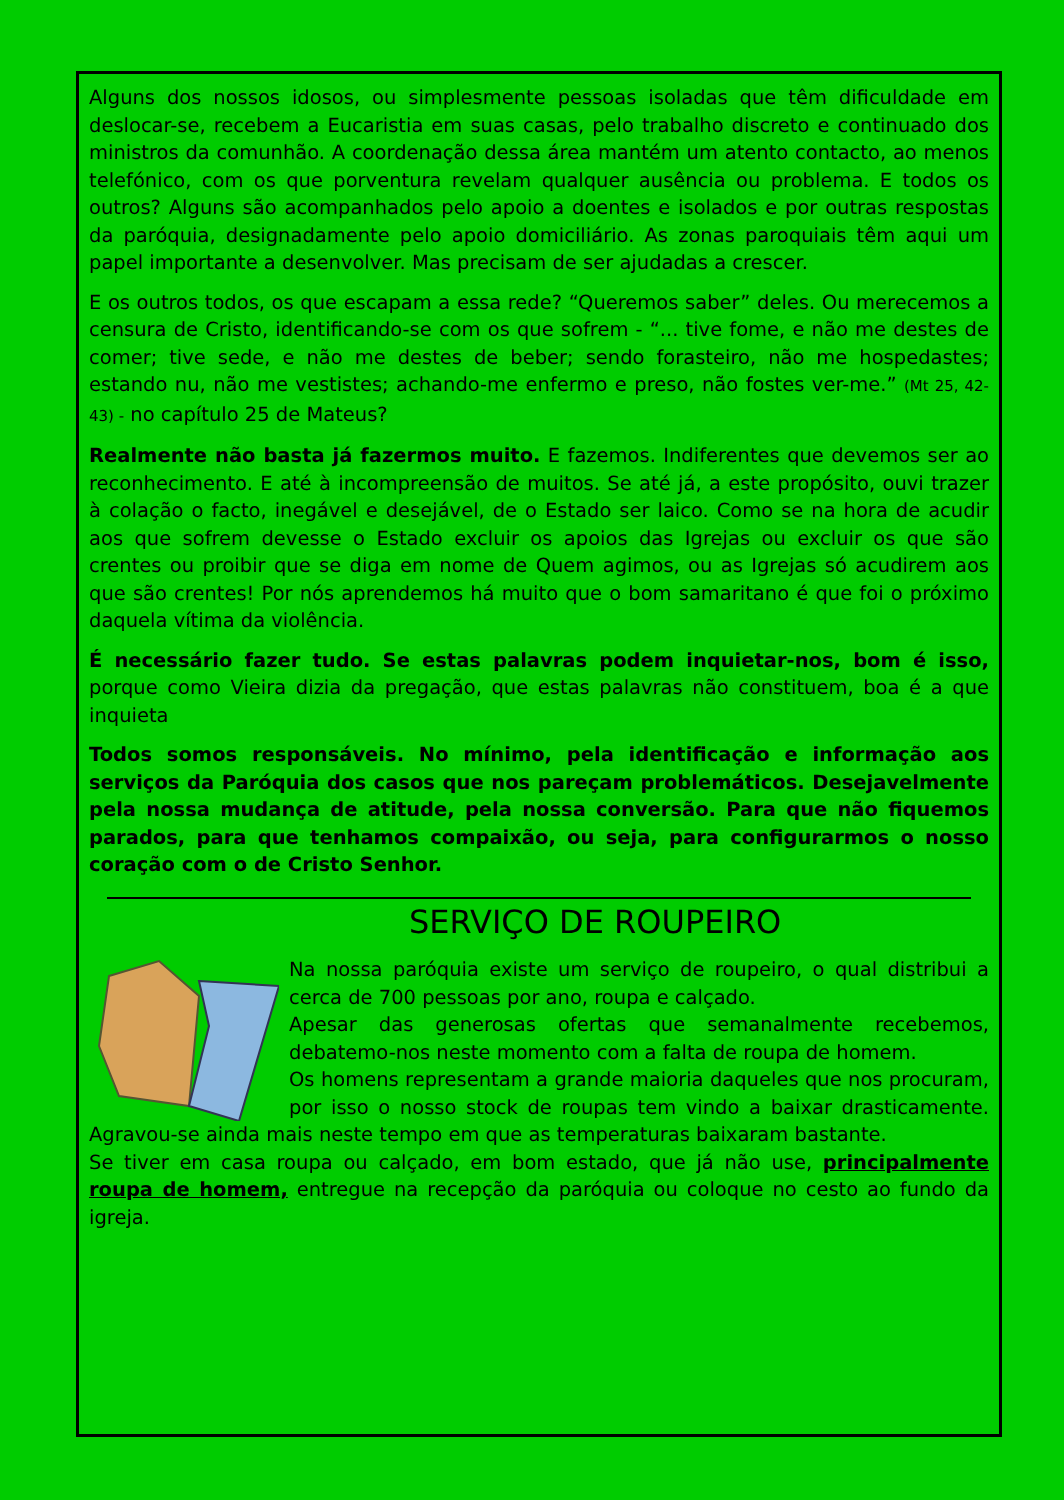Alguns dos nossos idosos, ou simplesmente pessoas isoladas que têm dificuldade em deslocar-se, recebem a Eucaristia em suas casas, pelo trabalho discreto e continuado dos ministros da comunhão. A coordenação dessa área mantém um atento contacto, ao menos telefónico, com os que porventura revelam qualquer ausência ou problema. E todos os outros? Alguns são acompanhados pelo apoio a doentes e isolados e por outras respostas da paróquia, designadamente pelo apoio domiciliário. As zonas paroquiais têm aqui um papel importante a desenvolver. Mas precisam de ser ajudadas a crescer.
E os outros todos, os que escapam a essa rede? “Queremos saber” deles. Ou merecemos a censura de Cristo, identificando-se com os que sofrem - “... tive fome, e não me destes de comer; tive sede, e não me destes de beber; sendo forasteiro, não me hospedastes; estando nu, não me vestistes; achando-me enfermo e preso, não fostes ver-me.” (Mt 25, 42-43) - no capítulo 25 de Mateus?
Realmente não basta já fazermos muito. E fazemos. Indiferentes que devemos ser ao reconhecimento. E até à incompreensão de muitos. Se até já, a este propósito, ouvi trazer à colação o facto, inegável e desejável, de o Estado ser laico. Como se na hora de acudir aos que sofrem devesse o Estado excluir os apoios das Igrejas ou excluir os que são crentes ou proibir que se diga em nome de Quem agimos, ou as Igrejas só acudirem aos que são crentes! Por nós aprendemos há muito que o bom samaritano é que foi o próximo daquela vítima da violência.
É necessário fazer tudo. Se estas palavras podem inquietar-nos, bom é isso, porque como Vieira dizia da pregação, que estas palavras não constituem, boa é a que inquieta
Todos somos responsáveis. No mínimo, pela identificação e informação aos serviços da Paróquia dos casos que nos pareçam problemáticos. Desejavelmente pela nossa mudança de atitude, pela nossa conversão. Para que não fiquemos parados, para que tenhamos compaixão, ou seja, para configurarmos o nosso coração com o de Cristo Senhor.
SERVIÇO DE ROUPEIRO
Na nossa paróquia existe um serviço de roupeiro, o qual distribui a cerca de 700 pessoas por ano, roupa e calçado.
Apesar das generosas ofertas que semanalmente recebemos, debatemo-nos neste momento com a falta de roupa de homem.
Os homens representam a grande maioria daqueles que nos procuram, por isso o nosso stock de roupas tem vindo a baixar drasticamente. Agravou-se ainda mais neste tempo em que as temperaturas baixaram bastante.
Se tiver em casa roupa ou calçado, em bom estado, que já não use, principalmente roupa de homem, entregue na recepção da paróquia ou coloque no cesto ao fundo da igreja.